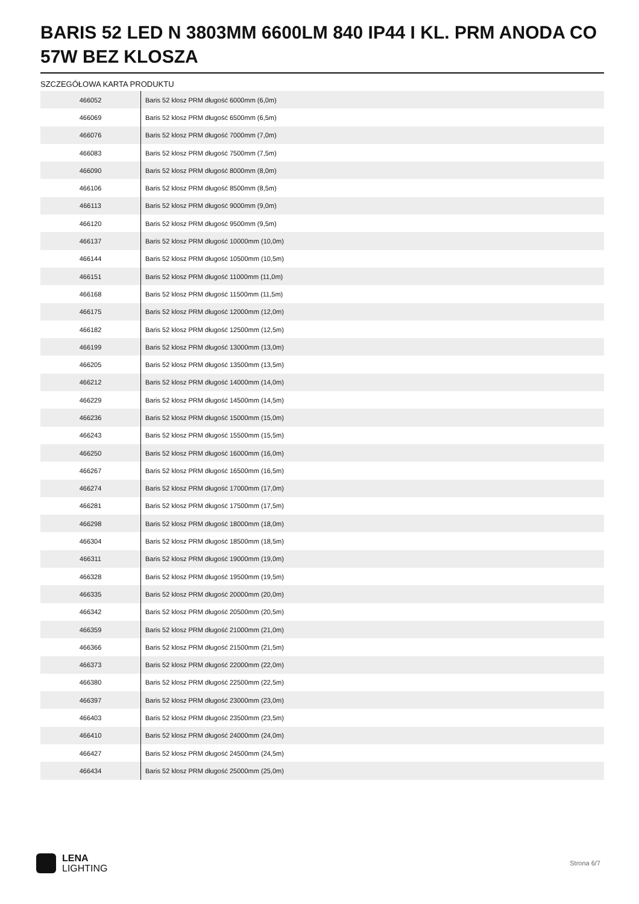BARIS 52 LED N 3803MM 6600LM 840 IP44 I KL. PRM ANODA CO 57W BEZ KLOSZA
SZCZEGÓŁOWA KARTA PRODUKTU
| 466052 | Baris 52 klosz PRM długość 6000mm (6,0m) |
| 466069 | Baris 52 klosz PRM długość 6500mm (6,5m) |
| 466076 | Baris 52 klosz PRM długość 7000mm (7,0m) |
| 466083 | Baris 52 klosz PRM długość 7500mm (7,5m) |
| 466090 | Baris 52 klosz PRM długość 8000mm (8,0m) |
| 466106 | Baris 52 klosz PRM długość 8500mm (8,5m) |
| 466113 | Baris 52 klosz PRM długość 9000mm (9,0m) |
| 466120 | Baris 52 klosz PRM długość 9500mm (9,5m) |
| 466137 | Baris 52 klosz PRM długość 10000mm (10,0m) |
| 466144 | Baris 52 klosz PRM długość 10500mm (10,5m) |
| 466151 | Baris 52 klosz PRM długość 11000mm (11,0m) |
| 466168 | Baris 52 klosz PRM długość 11500mm (11,5m) |
| 466175 | Baris 52 klosz PRM długość 12000mm (12,0m) |
| 466182 | Baris 52 klosz PRM długość 12500mm (12,5m) |
| 466199 | Baris 52 klosz PRM długość 13000mm (13,0m) |
| 466205 | Baris 52 klosz PRM długość 13500mm (13,5m) |
| 466212 | Baris 52 klosz PRM długość 14000mm (14,0m) |
| 466229 | Baris 52 klosz PRM długość 14500mm (14,5m) |
| 466236 | Baris 52 klosz PRM długość 15000mm (15,0m) |
| 466243 | Baris 52 klosz PRM długość 15500mm (15,5m) |
| 466250 | Baris 52 klosz PRM długość 16000mm (16,0m) |
| 466267 | Baris 52 klosz PRM długość 16500mm (16,5m) |
| 466274 | Baris 52 klosz PRM długość 17000mm (17,0m) |
| 466281 | Baris 52 klosz PRM długość 17500mm (17,5m) |
| 466298 | Baris 52 klosz PRM długość 18000mm (18,0m) |
| 466304 | Baris 52 klosz PRM długość 18500mm (18,5m) |
| 466311 | Baris 52 klosz PRM długość 19000mm (19,0m) |
| 466328 | Baris 52 klosz PRM długość 19500mm (19,5m) |
| 466335 | Baris 52 klosz PRM długość 20000mm (20,0m) |
| 466342 | Baris 52 klosz PRM długość 20500mm (20,5m) |
| 466359 | Baris 52 klosz PRM długość 21000mm (21,0m) |
| 466366 | Baris 52 klosz PRM długość 21500mm (21,5m) |
| 466373 | Baris 52 klosz PRM długość 22000mm (22,0m) |
| 466380 | Baris 52 klosz PRM długość 22500mm (22,5m) |
| 466397 | Baris 52 klosz PRM długość 23000mm (23,0m) |
| 466403 | Baris 52 klosz PRM długość 23500mm (23,5m) |
| 466410 | Baris 52 klosz PRM długość 24000mm (24,0m) |
| 466427 | Baris 52 klosz PRM długość 24500mm (24,5m) |
| 466434 | Baris 52 klosz PRM długość 25000mm (25,0m) |
LENA
LIGHTING
Strona 6/7